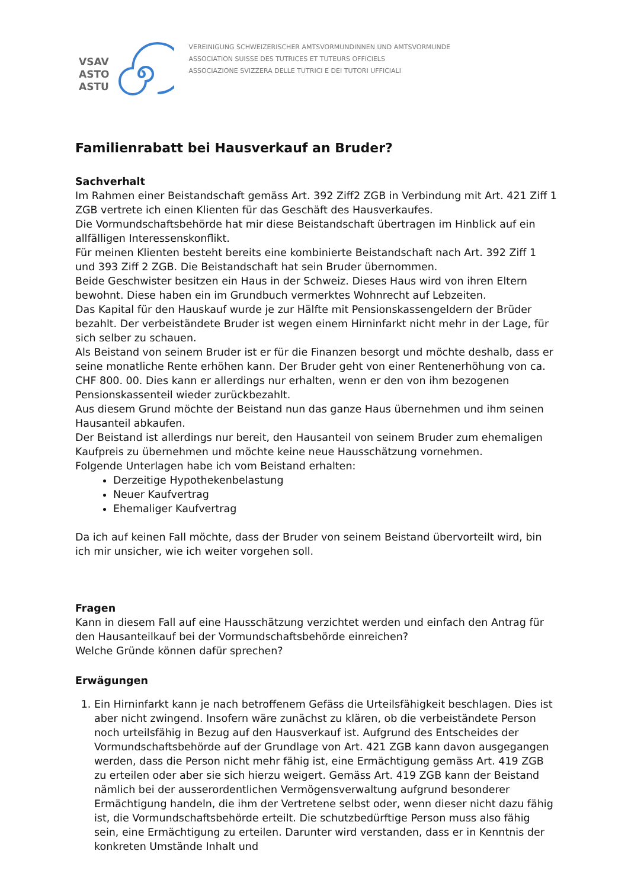VSAV
ASTO
ASTU
VEREINIGUNG SCHWEIZERISCHER AMTSVORMUNDINNEN UND AMTSVORMUNDE
ASSOCIATION SUISSE DES TUTRICES ET TUTEURS OFFICIELS
ASSOCIAZIONE SVIZZERA DELLE TUTRICI E DEI TUTORI UFFICIALI
Familienrabatt bei Hausverkauf an Bruder?
Sachverhalt
Im Rahmen einer Beistandschaft gemäss Art. 392 Ziff2 ZGB in Verbindung mit Art. 421 Ziff 1 ZGB vertrete ich einen Klienten für das Geschäft des Hausverkaufes.
Die Vormundschaftsbehörde hat mir diese Beistandschaft übertragen im Hinblick auf ein allfälligen Interessenskonflikt.
Für meinen Klienten besteht bereits eine kombinierte Beistandschaft nach Art. 392 Ziff 1 und 393 Ziff 2 ZGB. Die Beistandschaft hat sein Bruder übernommen.
Beide Geschwister besitzen ein Haus in der Schweiz. Dieses Haus wird von ihren Eltern bewohnt. Diese haben ein im Grundbuch vermerktes Wohnrecht auf Lebzeiten.
Das Kapital für den Hauskauf wurde je zur Hälfte mit Pensionskassengeldern der Brüder bezahlt. Der verbeiständete Bruder ist wegen einem Hirninfarkt nicht mehr in der Lage, für sich selber zu schauen.
Als Beistand von seinem Bruder ist er für die Finanzen besorgt und möchte deshalb, dass er seine monatliche Rente erhöhen kann. Der Bruder geht von einer Rentenerhöhung von ca. CHF 800. 00. Dies kann er allerdings nur erhalten, wenn er den von ihm bezogenen Pensionskassenteil wieder zurückbezahlt.
Aus diesem Grund möchte der Beistand nun das ganze Haus übernehmen und ihm seinen Hausanteil abkaufen.
Der Beistand ist allerdings nur bereit, den Hausanteil von seinem Bruder zum ehemaligen Kaufpreis zu übernehmen und möchte keine neue Hausschätzung vornehmen.
Folgende Unterlagen habe ich vom Beistand erhalten:
Derzeitige Hypothekenbelastung
Neuer Kaufvertrag
Ehemaliger Kaufvertrag
Da ich auf keinen Fall möchte, dass der Bruder von seinem Beistand übervorteilt wird, bin ich mir unsicher, wie ich weiter vorgehen soll.
Fragen
Kann in diesem Fall auf eine Hausschätzung verzichtet werden und einfach den Antrag für den Hausanteilkauf bei der Vormundschaftsbehörde einreichen?
Welche Gründe können dafür sprechen?
Erwägungen
1. Ein Hirninfarkt kann je nach betroffenem Gefäss die Urteilsfähigkeit beschlagen. Dies ist aber nicht zwingend. Insofern wäre zunächst zu klären, ob die verbeiständete Person noch urteilsfähig in Bezug auf den Hausverkauf ist. Aufgrund des Entscheides der Vormundschaftsbehörde auf der Grundlage von Art. 421 ZGB kann davon ausgegangen werden, dass die Person nicht mehr fähig ist, eine Ermächtigung gemäss Art. 419 ZGB zu erteilen oder aber sie sich hierzu weigert. Gemäss Art. 419 ZGB kann der Beistand nämlich bei der ausserordentlichen Vermögensverwaltung aufgrund besonderer Ermächtigung handeln, die ihm der Vertretene selbst oder, wenn dieser nicht dazu fähig ist, die Vormundschaftsbehörde erteilt. Die schutzbedürftige Person muss also fähig sein, eine Ermächtigung zu erteilen. Darunter wird verstanden, dass er in Kenntnis der konkreten Umstände Inhalt und